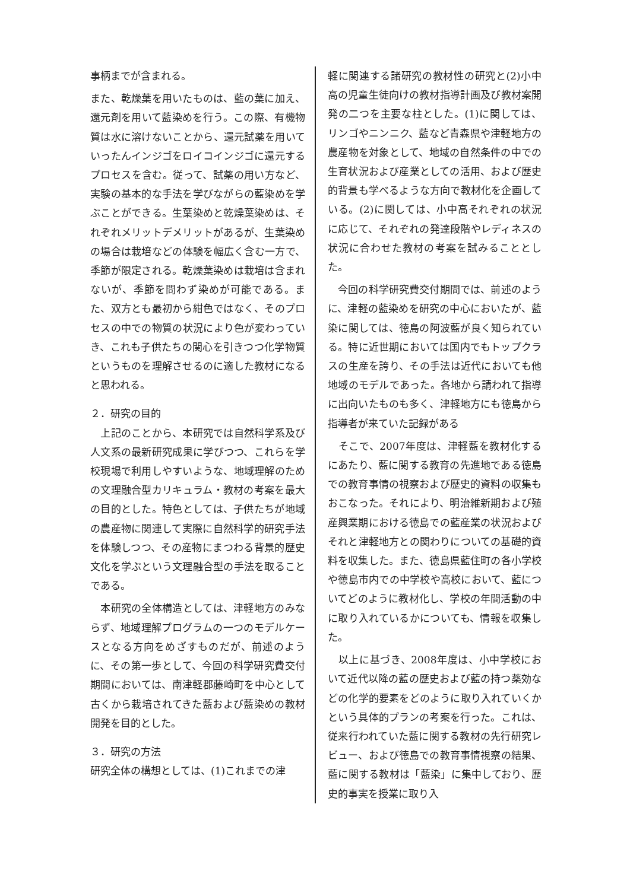事柄までが含まれる。
また、乾燥葉を用いたものは、藍の葉に加え、還元剤を用いて藍染めを行う。この際、有機物質は水に溶けないことから、還元試薬を用いていったんインジゴをロイコインジゴに還元するプロセスを含む。従って、試薬の用い方など、実験の基本的な手法を学びながらの藍染めを学ぶことができる。生葉染めと乾燥葉染めは、それぞれメリットデメリットがあるが、生葉染めの場合は栽培などの体験を幅広く含む一方で、季節が限定される。乾燥葉染めは栽培は含まれないが、季節を問わず染めが可能である。また、双方とも最初から紺色ではなく、そのプロセスの中での物質の状況により色が変わっていき、これも子供たちの関心を引きつつ化学物質というものを理解させるのに適した教材になると思われる。
２．研究の目的
　上記のことから、本研究では自然科学系及び人文系の最新研究成果に学びつつ、これらを学校現場で利用しやすいような、地域理解のための文理融合型カリキュラム・教材の考案を最大の目的とした。特色としては、子供たちが地域の農産物に関連して実際に自然科学的研究手法を体験しつつ、その産物にまつわる背景的歴史文化を学ぶという文理融合型の手法を取ることである。
　本研究の全体構造としては、津軽地方のみならず、地域理解プログラムの一つのモデルケースとなる方向をめざすものだが、前述のように、その第一歩として、今回の科学研究費交付期間においては、南津軽郡藤崎町を中心として古くから栽培されてきた藍および藍染めの教材開発を目的とした。
３．研究の方法
研究全体の構想としては、(1)これまでの津
軽に関連する諸研究の教材性の研究と(2)小中高の児童生徒向けの教材指導計画及び教材案開発の二つを主要な柱とした。(1)に関しては、リンゴやニンニク、藍など青森県や津軽地方の農産物を対象として、地域の自然条件の中での生育状況および産業としての活用、および歴史的背景も学べるような方向で教材化を企画している。(2)に関しては、小中高それぞれの状況に応じて、それぞれの発達段階やレディネスの状況に合わせた教材の考案を試みることとした。
　今回の科学研究費交付期間では、前述のように、津軽の藍染めを研究の中心においたが、藍染に関しては、徳島の阿波藍が良く知られている。特に近世期においては国内でもトップクラスの生産を誇り、その手法は近代においても他地域のモデルであった。各地から請われて指導に出向いたものも多く、津軽地方にも徳島から指導者が来ていた記録がある
　そこで、2007年度は、津軽藍を教材化するにあたり、藍に関する教育の先進地である徳島での教育事情の視察および歴史的資料の収集もおこなった。それにより、明治維新期および殖産興業期における徳島での藍産業の状況およびそれと津軽地方との関わりについての基礎的資料を収集した。また、徳島県藍住町の各小学校や徳島市内での中学校や高校において、藍についてどのように教材化し、学校の年間活動の中に取り入れているかについても、情報を収集した。
　以上に基づき、2008年度は、小中学校において近代以降の藍の歴史および藍の持つ薬効などの化学的要素をどのように取り入れていくかという具体的プランの考案を行った。これは、従来行われていた藍に関する教材の先行研究レビュー、および徳島での教育事情視察の結果、藍に関する教材は「藍染」に集中しており、歴史的事実を授業に取り入